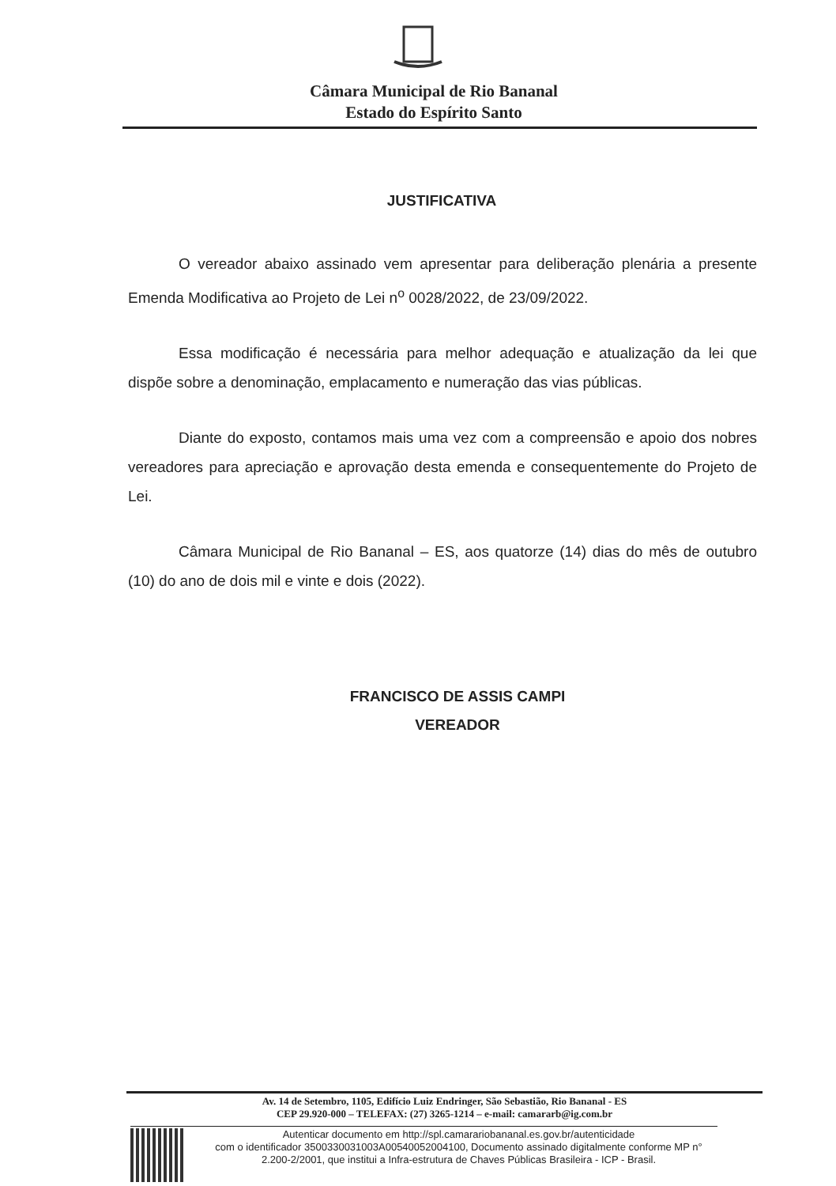Câmara Municipal de Rio Bananal
Estado do Espírito Santo
JUSTIFICATIVA
O vereador abaixo assinado vem apresentar para deliberação plenária a presente Emenda Modificativa ao Projeto de Lei n<sup>o</sup> 0028/2022, de 23/09/2022.
Essa modificação é necessária para melhor adequação e atualização da lei que dispõe sobre a denominação, emplacamento e numeração das vias públicas.
Diante do exposto, contamos mais uma vez com a compreensão e apoio dos nobres vereadores para apreciação e aprovação desta emenda e consequentemente do Projeto de Lei.
Câmara Municipal de Rio Bananal – ES, aos quatorze (14) dias do mês de outubro (10) do ano de dois mil e vinte e dois (2022).
FRANCISCO DE ASSIS CAMPI
VEREADOR
Av. 14 de Setembro, 1105, Edifício Luiz Endringer, São Sebastião, Rio Bananal - ES
CEP 29.920-000 – TELEFAX: (27) 3265-1214 – e-mail: camararb@ig.com.br
Autenticar documento em http://spl.camarariobananal.es.gov.br/autenticidade
com o identificador 3500330031003A00540052004100, Documento assinado digitalmente conforme MP n° 2.200-2/2001, que institui a Infra-estrutura de Chaves Públicas Brasileira - ICP - Brasil.